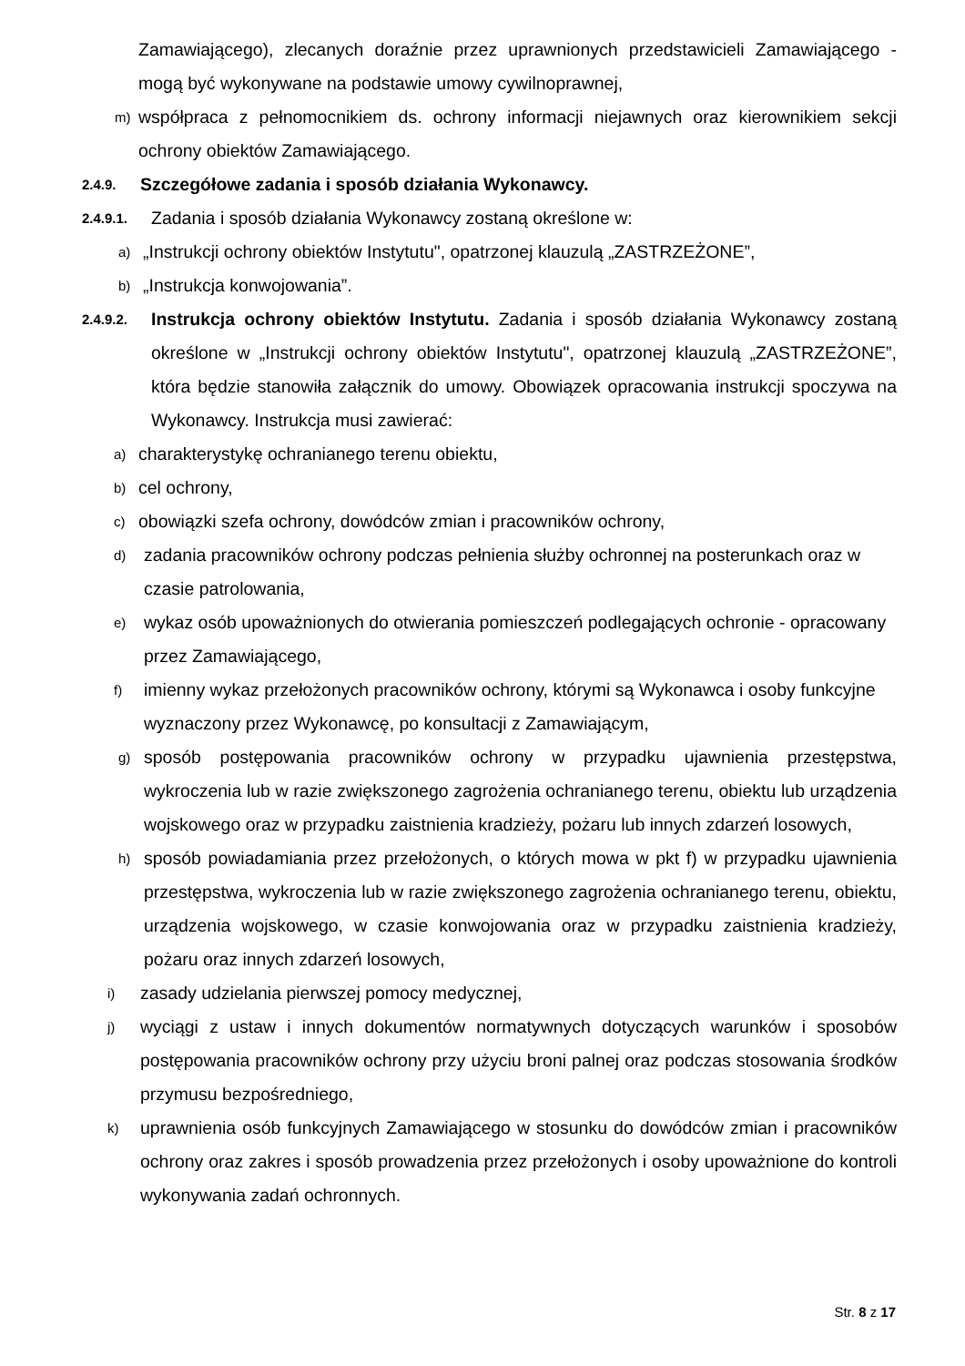Zamawiającego), zlecanych doraźnie przez uprawnionych przedstawicieli Zamawiającego - mogą być wykonywane na podstawie umowy cywilnoprawnej,
m) współpraca z pełnomocnikiem ds. ochrony informacji niejawnych oraz kierownikiem sekcji ochrony obiektów Zamawiającego.
2.4.9. Szczegółowe zadania i sposób działania Wykonawcy.
2.4.9.1. Zadania i sposób działania Wykonawcy zostaną określone w:
a) „Instrukcji ochrony obiektów Instytutu", opatrzonej klauzulą „ZASTRZEŻONE”,
b) „Instrukcja konwojowania”.
2.4.9.2. Instrukcja ochrony obiektów Instytutu. Zadania i sposób działania Wykonawcy zostaną określone w „Instrukcji ochrony obiektów Instytutu", opatrzonej klauzulą „ZASTRZEŻONE”, która będzie stanowiła załącznik do umowy. Obowiązek opracowania instrukcji spoczywa na Wykonawcy. Instrukcja musi zawierać:
a) charakterystykę ochranianego terenu obiektu,
b) cel ochrony,
c) obowiązki szefa ochrony, dowódców zmian i pracowników ochrony,
d) zadania pracowników ochrony podczas pełnienia służby ochronnej na posterunkach oraz w czasie patrolowania,
e) wykaz osób upoważnionych do otwierania pomieszczeń podlegających ochronie - opracowany przez Zamawiającego,
f) imienny wykaz przełożonych pracowników ochrony, którymi są Wykonawca i osoby funkcyjne wyznaczony przez Wykonawcę, po konsultacji z Zamawiającym,
g) sposób postępowania pracowników ochrony w przypadku ujawnienia przestępstwa, wykroczenia lub w razie zwiększonego zagrożenia ochranianego terenu, obiektu lub urządzenia wojskowego oraz w przypadku zaistnienia kradzieży, pożaru lub innych zdarzeń losowych,
h) sposób powiadamiania przez przełożonych, o których mowa w pkt f) w przypadku ujawnienia przestępstwa, wykroczenia lub w razie zwiększonego zagrożenia ochranianego terenu, obiektu, urządzenia wojskowego, w czasie konwojowania oraz w przypadku zaistnienia kradzieży, pożaru oraz innych zdarzeń losowych,
i) zasady udzielania pierwszej pomocy medycznej,
j) wyciągi z ustaw i innych dokumentów normatywnych dotyczących warunków i sposobów postępowania pracowników ochrony przy użyciu broni palnej oraz podczas stosowania środków przymusu bezpośredniego,
k) uprawnienia osób funkcyjnych Zamawiającego w stosunku do dowódców zmian i pracowników ochrony oraz zakres i sposób prowadzenia przez przełożonych i osoby upoważnione do kontroli wykonywania zadań ochronnych.
Str. 8 z 17